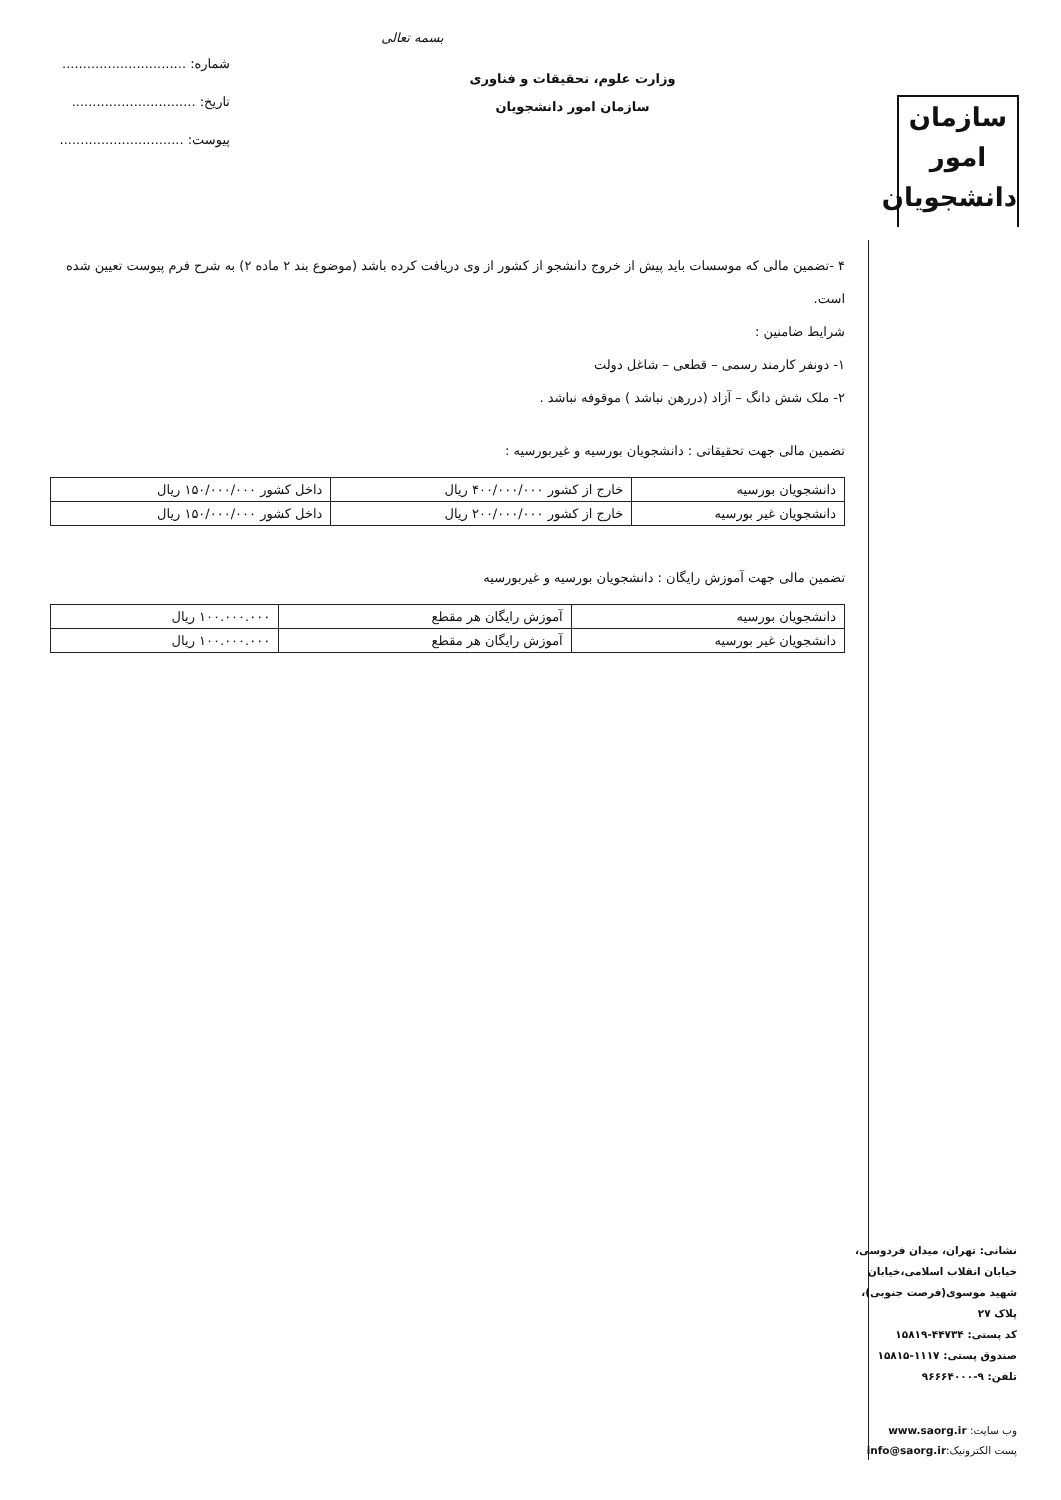سازمان
امور
دانشجویان
نشانی: تهران، میدان فردوسی، خیابان انقلاب اسلامی،خیابان شهید موسوی(فرصت جنوبی)، پلاک ۲۷
کد پستی: ۴۴۷۳۴-۱۵۸۱۹
صندوق پستی: ۱۱۱۷-۱۵۸۱۵
تلفن: ۹-۹۶۶۶۴۰۰۰
وب سایت: www.saorg.ir
پست الکترونیک:info@saorg.ir
بسمه تعالی
وزارت علوم، تحقیقات و فناوری
سازمان امور دانشجویان
شماره: ..............................
تاریخ: ..............................
پیوست: ..............................
۴ -تضمین مالی که موسسات باید پیش از خروج دانشجو از کشور از وی دریافت کرده باشد (موضوع بند ۲ ماده ۲) به شرح فرم پیوست تعیین شده است.
شرایط ضامنین :
۱- دونفر کارمند رسمی – قطعی – شاغل دولت
۲- ملک شش دانگ – آزاد (دررهن نباشد ) موقوفه نباشد .
تضمین مالی جهت تحقیقاتی : دانشجویان بورسیه و غیربورسیه :
| دانشجویان بورسیه | خارج از کشور ۴۰۰/۰۰۰/۰۰۰ ریال | داخل کشور ۱۵۰/۰۰۰/۰۰۰ ریال |
| دانشجویان غیر بورسیه | خارج از کشور ۲۰۰/۰۰۰/۰۰۰ ریال | داخل کشور ۱۵۰/۰۰۰/۰۰۰ ریال |
تضمین مالی جهت آموزش رایگان : دانشجویان بورسیه و غیربورسیه
| دانشجویان بورسیه | آموزش رایگان هر مقطع | ۱۰۰.۰۰۰.۰۰۰ ریال |
| دانشجویان غیر بورسیه | آموزش رایگان هر مقطع | ۱۰۰.۰۰۰.۰۰۰ ریال |